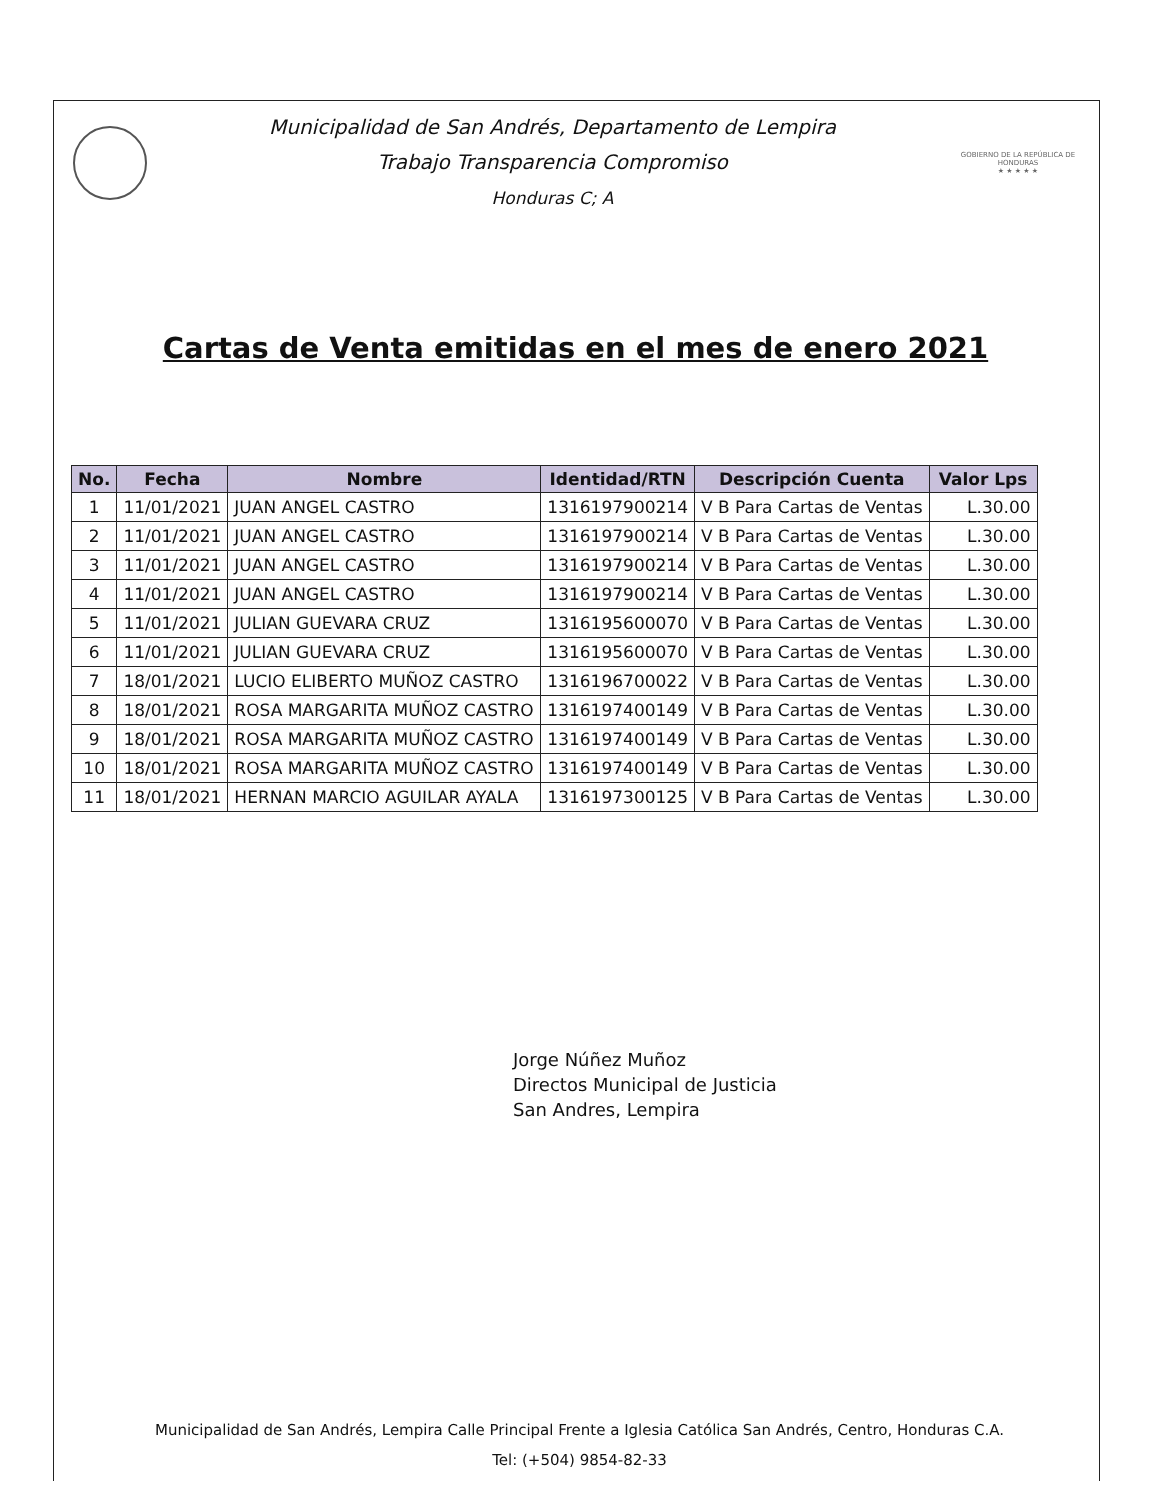Municipalidad de San Andrés, Departamento de Lempira
Trabajo Transparencia Compromiso
Honduras C; A
GOBIERNO DE LA REPÚBLICA DE HONDURAS
★ ★ ★ ★ ★
Cartas de Venta emitidas en el mes de enero 2021
| No. | Fecha | Nombre | Identidad/RTN | Descripción Cuenta | Valor Lps |
| --- | --- | --- | --- | --- | --- |
| 1 | 11/01/2021 | JUAN ANGEL CASTRO | 1316197900214 | V B Para Cartas de Ventas | L.30.00 |
| 2 | 11/01/2021 | JUAN ANGEL CASTRO | 1316197900214 | V B Para Cartas de Ventas | L.30.00 |
| 3 | 11/01/2021 | JUAN ANGEL CASTRO | 1316197900214 | V B Para Cartas de Ventas | L.30.00 |
| 4 | 11/01/2021 | JUAN ANGEL CASTRO | 1316197900214 | V B Para Cartas de Ventas | L.30.00 |
| 5 | 11/01/2021 | JULIAN GUEVARA CRUZ | 1316195600070 | V B Para Cartas de Ventas | L.30.00 |
| 6 | 11/01/2021 | JULIAN GUEVARA CRUZ | 1316195600070 | V B Para Cartas de Ventas | L.30.00 |
| 7 | 18/01/2021 | LUCIO ELIBERTO MUÑOZ CASTRO | 1316196700022 | V B Para Cartas de Ventas | L.30.00 |
| 8 | 18/01/2021 | ROSA MARGARITA MUÑOZ CASTRO | 1316197400149 | V B Para Cartas de Ventas | L.30.00 |
| 9 | 18/01/2021 | ROSA MARGARITA MUÑOZ CASTRO | 1316197400149 | V B Para Cartas de Ventas | L.30.00 |
| 10 | 18/01/2021 | ROSA MARGARITA MUÑOZ CASTRO | 1316197400149 | V B Para Cartas de Ventas | L.30.00 |
| 11 | 18/01/2021 | HERNAN MARCIO AGUILAR AYALA | 1316197300125 | V B Para Cartas de Ventas | L.30.00 |
Jorge Núñez Muñoz
Directos Municipal de Justicia
San Andres, Lempira
Municipalidad de San Andrés, Lempira Calle Principal Frente a Iglesia Católica San Andrés, Centro, Honduras C.A.
Tel: (+504) 9854-82-33